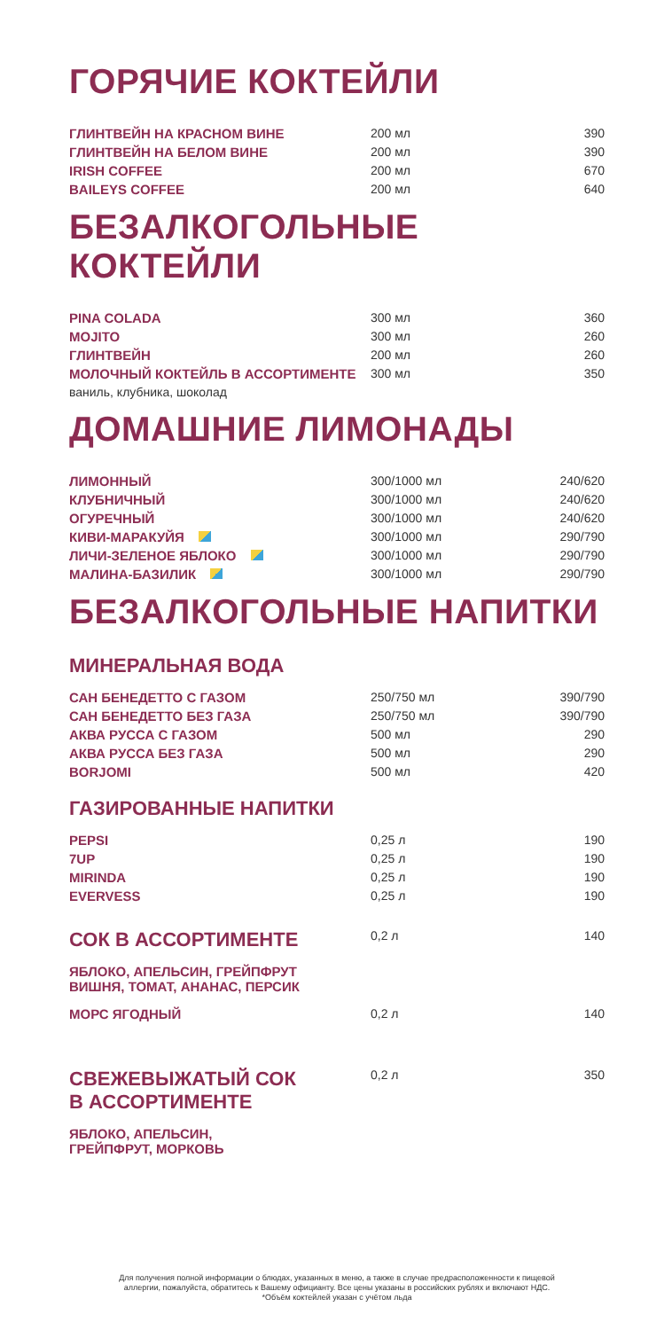ГОРЯЧИЕ КОКТЕЙЛИ
| ГЛИНТВЕЙН НА КРАСНОМ ВИНЕ | 200 мл | 390 |
| ГЛИНТВЕЙН НА БЕЛОМ ВИНЕ | 200 мл | 390 |
| IRISH COFFEE | 200 мл | 670 |
| BAILEYS COFFEE | 200 мл | 640 |
БЕЗАЛКОГОЛЬНЫЕ КОКТЕЙЛИ
| PINA COLADA | 300 мл | 360 |
| MOJITO | 300 мл | 260 |
| ГЛИНТВЕЙН | 200 мл | 260 |
| МОЛОЧНЫЙ КОКТЕЙЛЬ В АССОРТИМЕНТЕ | 300 мл | 350 |
| ваниль, клубника, шоколад | | |
ДОМАШНИЕ ЛИМОНАДЫ
| ЛИМОННЫЙ | 300/1000 мл | 240/620 |
| КЛУБНИЧНЫЙ | 300/1000 мл | 240/620 |
| ОГУРЕЧНЫЙ | 300/1000 мл | 240/620 |
| КИВИ-МАРАКУЙЯ | 300/1000 мл | 290/790 |
| ЛИЧИ-ЗЕЛЕНОЕ ЯБЛОКО | 300/1000 мл | 290/790 |
| МАЛИНА-БАЗИЛИК | 300/1000 мл | 290/790 |
БЕЗАЛКОГОЛЬНЫЕ НАПИТКИ
МИНЕРАЛЬНАЯ ВОДА
| САН БЕНЕДЕТТО С ГАЗОМ | 250/750 мл | 390/790 |
| САН БЕНЕДЕТТО БЕЗ ГАЗА | 250/750 мл | 390/790 |
| АКВА РУССА С ГАЗОМ | 500 мл | 290 |
| АКВА РУССА БЕЗ ГАЗА | 500 мл | 290 |
| BORJOMI | 500 мл | 420 |
ГАЗИРОВАННЫЕ НАПИТКИ
| PEPSI | 0,25 л | 190 |
| 7UP | 0,25 л | 190 |
| MIRINDA | 0,25 л | 190 |
| EVERVESS | 0,25 л | 190 |
| СОК В АССОРТИМЕНТЕ | 0,2 л | 140 |
| ЯБЛОКО, АПЕЛЬСИН, ГРЕЙПФРУТ ВИШНЯ, ТОМАТ, АНАНАС, ПЕРСИК | | |
| МОРС ЯГОДНЫЙ | 0,2 л | 140 |
| СВЕЖЕВЫЖАТЫЙ СОК В АССОРТИМЕНТЕ | 0,2 л | 350 |
| ЯБЛОКО, АПЕЛЬСИН, ГРЕЙПФРУТ, МОРКОВЬ | | |
Для получения полной информации о блюдах, указанных в меню, а также в случае предрасположенности к пищевой
аллергии, пожалуйста, обратитесь к Вашему официанту. Все цены указаны в российских рублях и включают НДС.
*Объём коктейлей указан с учётом льда